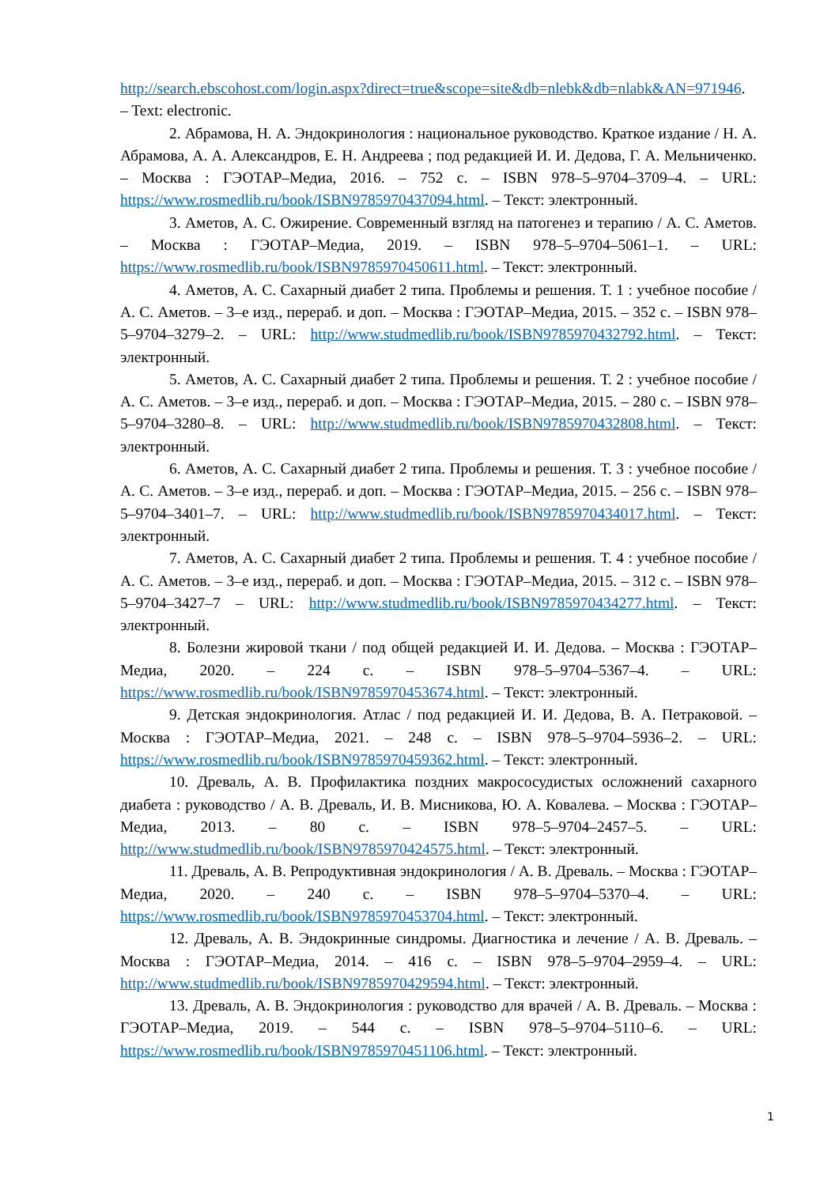http://search.ebscohost.com/login.aspx?direct=true&scope=site&db=nlebk&db=nlabk&AN=971946. – Text: electronic.
2. Абрамова, Н. А. Эндокринология : национальное руководство. Краткое издание / Н. А. Абрамова, А. А. Александров, Е. Н. Андреева ; под редакцией И. И. Дедова, Г. А. Мельниченко. – Москва : ГЭОТАР–Медиа, 2016. – 752 с. – ISBN 978–5–9704–3709–4. – URL: https://www.rosmedlib.ru/book/ISBN9785970437094.html. – Текст: электронный.
3. Аметов, А. С. Ожирение. Современный взгляд на патогенез и терапию / А. С. Аметов. – Москва : ГЭОТАР–Медиа, 2019. – ISBN 978–5–9704–5061–1. – URL: https://www.rosmedlib.ru/book/ISBN9785970450611.html. – Текст: электронный.
4. Аметов, А. С. Сахарный диабет 2 типа. Проблемы и решения. Т. 1 : учебное пособие / А. С. Аметов. – 3–е изд., перераб. и доп. – Москва : ГЭОТАР–Медиа, 2015. – 352 с. – ISBN 978–5–9704–3279–2. – URL: http://www.studmedlib.ru/book/ISBN9785970432792.html. – Текст: электронный.
5. Аметов, А. С. Сахарный диабет 2 типа. Проблемы и решения. Т. 2 : учебное пособие / А. С. Аметов. – 3–е изд., перераб. и доп. – Москва : ГЭОТАР–Медиа, 2015. – 280 с. – ISBN 978–5–9704–3280–8. – URL: http://www.studmedlib.ru/book/ISBN9785970432808.html. – Текст: электронный.
6. Аметов, А. С. Сахарный диабет 2 типа. Проблемы и решения. Т. 3 : учебное пособие / А. С. Аметов. – 3–е изд., перераб. и доп. – Москва : ГЭОТАР–Медиа, 2015. – 256 с. – ISBN 978–5–9704–3401–7. – URL: http://www.studmedlib.ru/book/ISBN9785970434017.html. – Текст: электронный.
7. Аметов, А. С. Сахарный диабет 2 типа. Проблемы и решения. Т. 4 : учебное пособие / А. С. Аметов. – 3–е изд., перераб. и доп. – Москва : ГЭОТАР–Медиа, 2015. – 312 с. – ISBN 978–5–9704–3427–7 – URL: http://www.studmedlib.ru/book/ISBN9785970434277.html. – Текст: электронный.
8. Болезни жировой ткани / под общей редакцией И. И. Дедова. – Москва : ГЭОТАР–Медиа, 2020. – 224 с. – ISBN 978–5–9704–5367–4. – URL: https://www.rosmedlib.ru/book/ISBN9785970453674.html. – Текст: электронный.
9. Детская эндокринология. Атлас / под редакцией И. И. Дедова, В. А. Петраковой. – Москва : ГЭОТАР–Медиа, 2021. – 248 с. – ISBN 978–5–9704–5936–2. – URL: https://www.rosmedlib.ru/book/ISBN9785970459362.html. – Текст: электронный.
10. Древаль, А. В. Профилактика поздних макрососудистых осложнений сахарного диабета : руководство / А. В. Древаль, И. В. Мисникова, Ю. А. Ковалева. – Москва : ГЭОТАР–Медиа, 2013. – 80 с. – ISBN 978–5–9704–2457–5. – URL: http://www.studmedlib.ru/book/ISBN9785970424575.html. – Текст: электронный.
11. Древаль, А. В. Репродуктивная эндокринология / А. В. Древаль. – Москва : ГЭОТАР–Медиа, 2020. – 240 с. – ISBN 978–5–9704–5370–4. – URL: https://www.rosmedlib.ru/book/ISBN9785970453704.html. – Текст: электронный.
12. Древаль, А. В. Эндокринные синдромы. Диагностика и лечение / А. В. Древаль. – Москва : ГЭОТАР–Медиа, 2014. – 416 с. – ISBN 978–5–9704–2959–4. – URL: http://www.studmedlib.ru/book/ISBN9785970429594.html. – Текст: электронный.
13. Древаль, А. В. Эндокринология : руководство для врачей / А. В. Древаль. – Москва : ГЭОТАР–Медиа, 2019. – 544 с. – ISBN 978–5–9704–5110–6. – URL: https://www.rosmedlib.ru/book/ISBN9785970451106.html. – Текст: электронный.
1